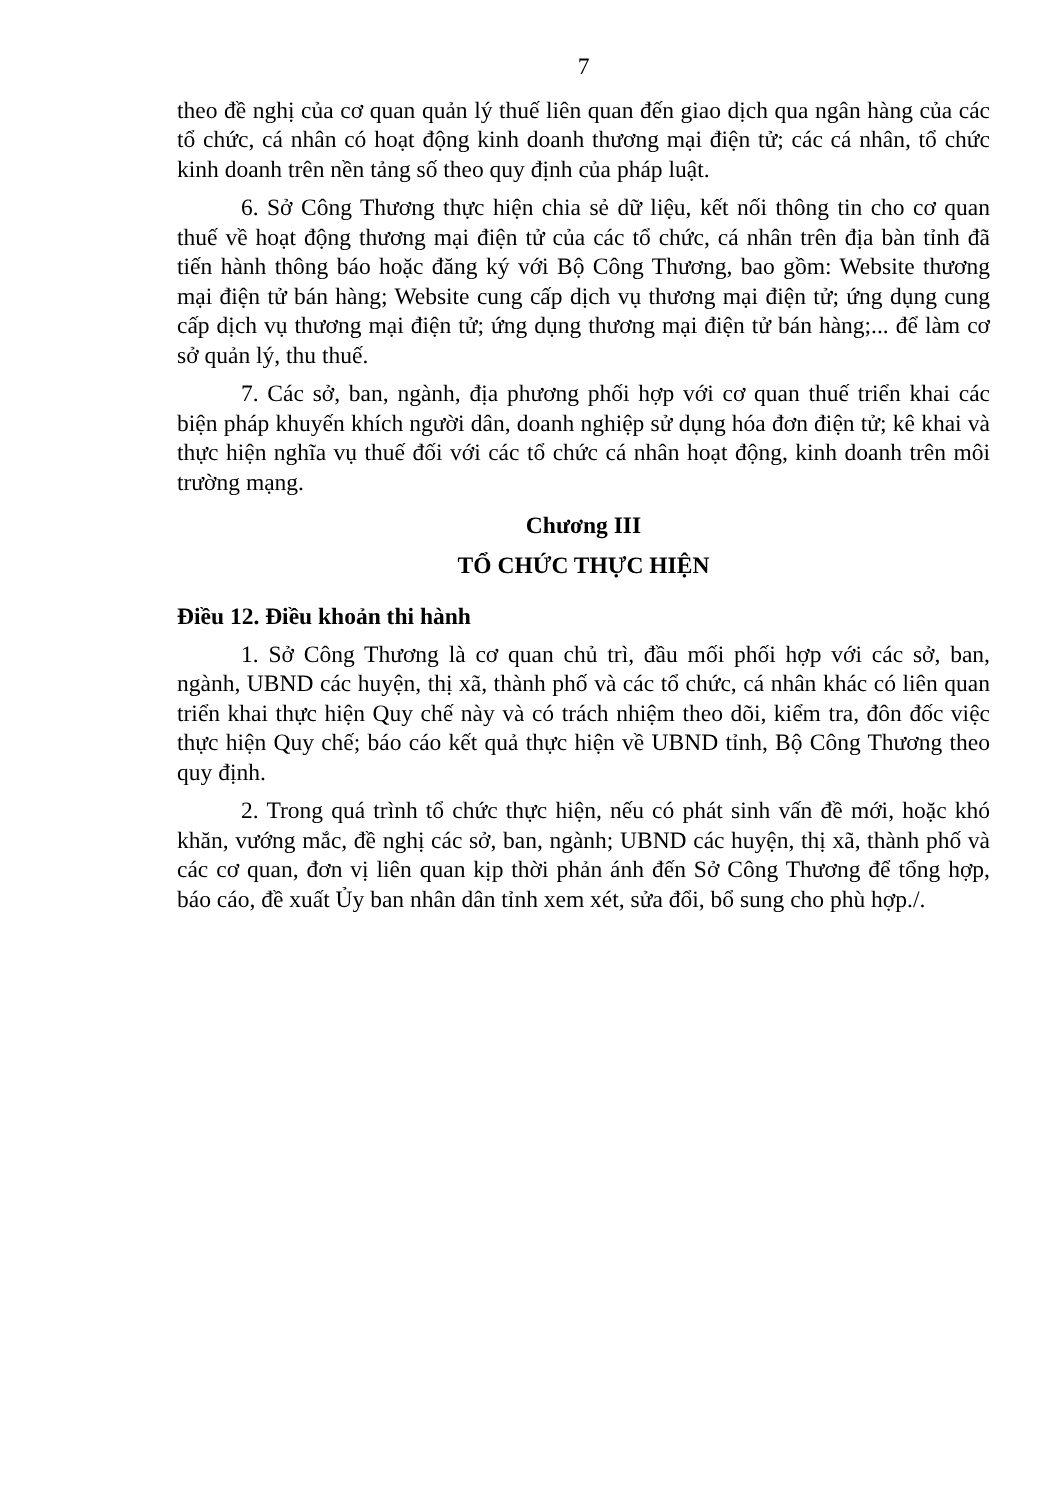7
theo đề nghị của cơ quan quản lý thuế liên quan đến giao dịch qua ngân hàng của các tổ chức, cá nhân có hoạt động kinh doanh thương mại điện tử; các cá nhân, tổ chức kinh doanh trên nền tảng số theo quy định của pháp luật.
6. Sở Công Thương thực hiện chia sẻ dữ liệu, kết nối thông tin cho cơ quan thuế về hoạt động thương mại điện tử của các tổ chức, cá nhân trên địa bàn tỉnh đã tiến hành thông báo hoặc đăng ký với Bộ Công Thương, bao gồm: Website thương mại điện tử bán hàng; Website cung cấp dịch vụ thương mại điện tử; ứng dụng cung cấp dịch vụ thương mại điện tử; ứng dụng thương mại điện tử bán hàng;... để làm cơ sở quản lý, thu thuế.
7. Các sở, ban, ngành, địa phương phối hợp với cơ quan thuế triển khai các biện pháp khuyến khích người dân, doanh nghiệp sử dụng hóa đơn điện tử; kê khai và thực hiện nghĩa vụ thuế đối với các tổ chức cá nhân hoạt động, kinh doanh trên môi trường mạng.
Chương III
TỔ CHỨC THỰC HIỆN
Điều 12. Điều khoản thi hành
1. Sở Công Thương là cơ quan chủ trì, đầu mối phối hợp với các sở, ban, ngành, UBND các huyện, thị xã, thành phố và các tổ chức, cá nhân khác có liên quan triển khai thực hiện Quy chế này và có trách nhiệm theo dõi, kiểm tra, đôn đốc việc thực hiện Quy chế; báo cáo kết quả thực hiện về UBND tỉnh, Bộ Công Thương theo quy định.
2. Trong quá trình tổ chức thực hiện, nếu có phát sinh vấn đề mới, hoặc khó khăn, vướng mắc, đề nghị các sở, ban, ngành; UBND các huyện, thị xã, thành phố và các cơ quan, đơn vị liên quan kịp thời phản ánh đến Sở Công Thương để tổng hợp, báo cáo, đề xuất Ủy ban nhân dân tỉnh xem xét, sửa đổi, bổ sung cho phù hợp./.